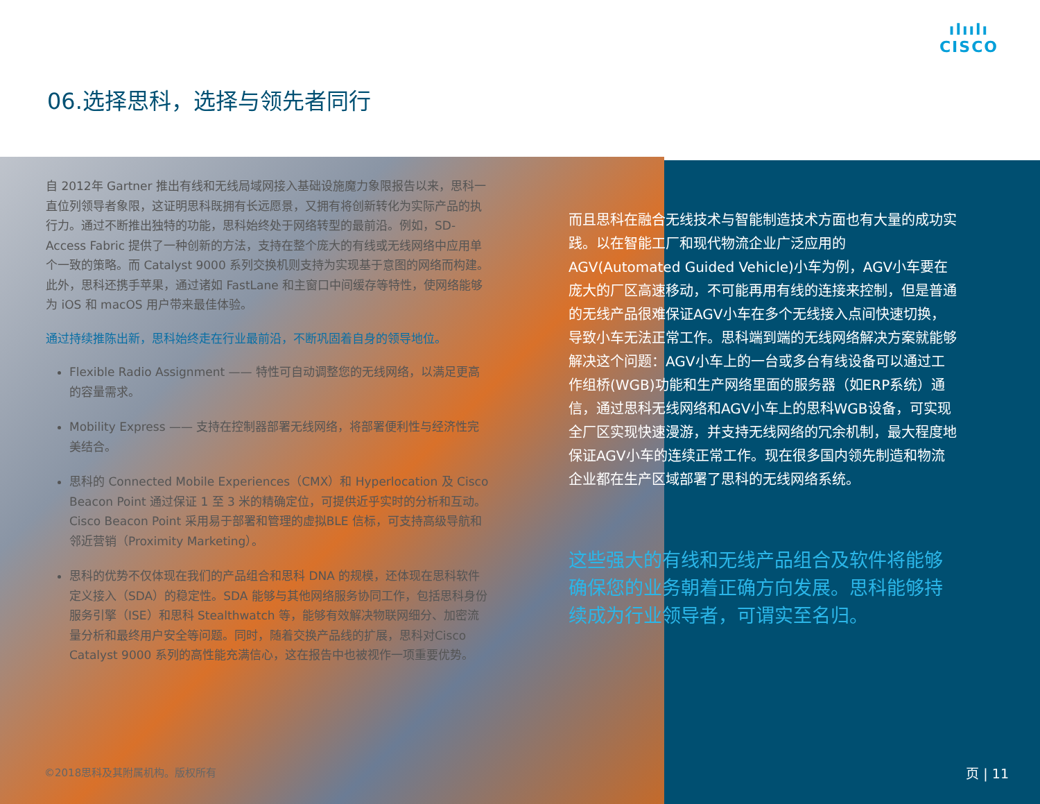ılıılı
CISCO
06.选择思科，选择与领先者同行
自 2012年 Gartner 推出有线和无线局域网接入基础设施魔力象限报告以来，思科一直位列领导者象限，这证明思科既拥有长远愿景，又拥有将创新转化为实际产品的执行力。通过不断推出独特的功能，思科始终处于网络转型的最前沿。例如，SD-Access Fabric 提供了一种创新的方法，支持在整个庞大的有线或无线网络中应用单个一致的策略。而 Catalyst 9000 系列交换机则支持为实现基于意图的网络而构建。此外，思科还携手苹果，通过诸如 FastLane 和主窗口中间缓存等特性，使网络能够为 iOS 和 macOS 用户带来最佳体验。
通过持续推陈出新，思科始终走在行业最前沿，不断巩固着自身的领导地位。
Flexible Radio Assignment —— 特性可自动调整您的无线网络，以满足更高的容量需求。
Mobility Express —— 支持在控制器部署无线网络，将部署便利性与经济性完美结合。
思科的 Connected Mobile Experiences（CMX）和 Hyperlocation 及 Cisco Beacon Point 通过保证 1 至 3 米的精确定位，可提供近乎实时的分析和互动。Cisco Beacon Point 采用易于部署和管理的虚拟BLE 信标，可支持高级导航和邻近营销（Proximity Marketing）。
思科的优势不仅体现在我们的产品组合和思科 DNA 的规模，还体现在思科软件定义接入（SDA）的稳定性。SDA 能够与其他网络服务协同工作，包括思科身份服务引擎（ISE）和思科 Stealthwatch 等，能够有效解决物联网细分、加密流量分析和最终用户安全等问题。同时，随着交换产品线的扩展，思科对Cisco Catalyst 9000 系列的高性能充满信心，这在报告中也被视作一项重要优势。
而且思科在融合无线技术与智能制造技术方面也有大量的成功实践。以在智能工厂和现代物流企业广泛应用的AGV(Automated Guided Vehicle)小车为例，AGV小车要在庞大的厂区高速移动，不可能再用有线的连接来控制，但是普通的无线产品很难保证AGV小车在多个无线接入点间快速切换，导致小车无法正常工作。思科端到端的无线网络解决方案就能够解决这个问题：AGV小车上的一台或多台有线设备可以通过工作组桥(WGB)功能和生产网络里面的服务器（如ERP系统）通信，通过思科无线网络和AGV小车上的思科WGB设备，可实现全厂区实现快速漫游，并支持无线网络的冗余机制，最大程度地保证AGV小车的连续正常工作。现在很多国内领先制造和物流企业都在生产区域部署了思科的无线网络系统。
这些强大的有线和无线产品组合及软件将能够确保您的业务朝着正确方向发展。思科能够持续成为行业领导者，可谓实至名归。
©2018思科及其附属机构。版权所有 页 | 11